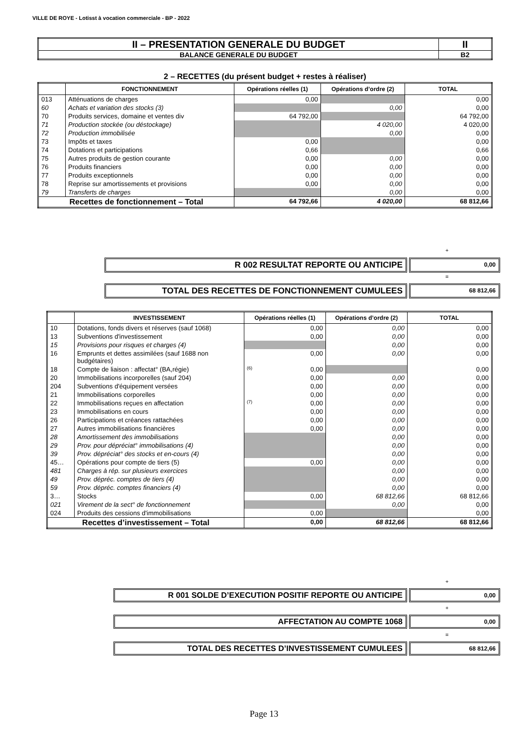VILLE DE ROYE - Lotisst à vocation commerciale - BP - 2022
| II – PRESENTATION GENERALE DU BUDGET | II |
| BALANCE GENERALE DU BUDGET | B2 |
2 – RECETTES (du présent budget + restes à réaliser)
| | FONCTIONNEMENT | Opérations réelles (1) | Opérations d’ordre (2) | TOTAL |
| --- | --- | --- | --- | --- |
| 013 | Atténuations de charges | 0,00 | | 0,00 |
| 60 | Achats et variation des stocks (3) | | 0,00 | 0,00 |
| 70 | Produits services, domaine et ventes div | 64 792,00 | | 64 792,00 |
| 71 | Production stockée (ou déstockage) | | 4 020,00 | 4 020,00 |
| 72 | Production immobilisée | | 0,00 | 0,00 |
| 73 | Impôts et taxes | 0,00 | | 0,00 |
| 74 | Dotations et participations | 0,66 | | 0,66 |
| 75 | Autres produits de gestion courante | 0,00 | 0,00 | 0,00 |
| 76 | Produits financiers | 0,00 | 0,00 | 0,00 |
| 77 | Produits exceptionnels | 0,00 | 0,00 | 0,00 |
| 78 | Reprise sur amortissements et provisions | 0,00 | 0,00 | 0,00 |
| 79 | Transferts de charges | | 0,00 | 0,00 |
| Recettes de fonctionnement – Total | | 64 792,66 | 4 020,00 | 68 812,66 |
+
R 002 RESULTAT REPORTE OU ANTICIPE
0,00
=
TOTAL DES RECETTES DE FONCTIONNEMENT CUMULEES
68 812,66
| | INVESTISSEMENT | Opérations réelles (1) | Opérations d’ordre (2) | TOTAL |
| --- | --- | --- | --- | --- |
| 10 | Dotations, fonds divers et réserves (sauf 1068) | 0,00 | 0,00 | 0,00 |
| 13 | Subventions d'investissement | 0,00 | 0,00 | 0,00 |
| 15 | Provisions pour risques et charges (4) | | 0,00 | 0,00 |
| 16 | Emprunts et dettes assimilées (sauf 1688 non budgétaires) | 0,00 | 0,00 | 0,00 |
| 18 | Compte de liaison : affectat° (BA,régie) | (6) 0,00 | | 0,00 |
| 20 | Immobilisations incorporelles (sauf 204) | 0,00 | 0,00 | 0,00 |
| 204 | Subventions d'équipement versées | 0,00 | 0,00 | 0,00 |
| 21 | Immobilisations corporelles | 0,00 | 0,00 | 0,00 |
| 22 | Immobilisations reçues en affectation | (7) 0,00 | 0,00 | 0,00 |
| 23 | Immobilisations en cours | 0,00 | 0,00 | 0,00 |
| 26 | Participations et créances rattachées | 0,00 | 0,00 | 0,00 |
| 27 | Autres immobilisations financières | 0,00 | 0,00 | 0,00 |
| 28 | Amortissement des immobilisations | | 0,00 | 0,00 |
| 29 | Prov. pour dépréciat° immobilisations (4) | | 0,00 | 0,00 |
| 39 | Prov. dépréciat° des stocks et en-cours (4) | | 0,00 | 0,00 |
| 45… | Opérations pour compte de tiers (5) | 0,00 | 0,00 | 0,00 |
| 481 | Charges à rép. sur plusieurs exercices | | 0,00 | 0,00 |
| 49 | Prov. dépréc. comptes de tiers (4) | | 0,00 | 0,00 |
| 59 | Prov. dépréc. comptes financiers (4) | | 0,00 | 0,00 |
| 3… | Stocks | 0,00 | 68 812,66 | 68 812,66 |
| 021 | Virement de la sect° de fonctionnement | | 0,00 | 0,00 |
| 024 | Produits des cessions d'immobilisations | 0,00 | | 0,00 |
| Recettes d’investissement – Total | | 0,00 | 68 812,66 | 68 812,66 |
+
R 001 SOLDE D’EXECUTION POSITIF REPORTE OU ANTICIPE
0,00
+
AFFECTATION AU COMPTE 1068
0,00
=
TOTAL DES RECETTES D’INVESTISSEMENT CUMULEES
68 812,66
Page 13